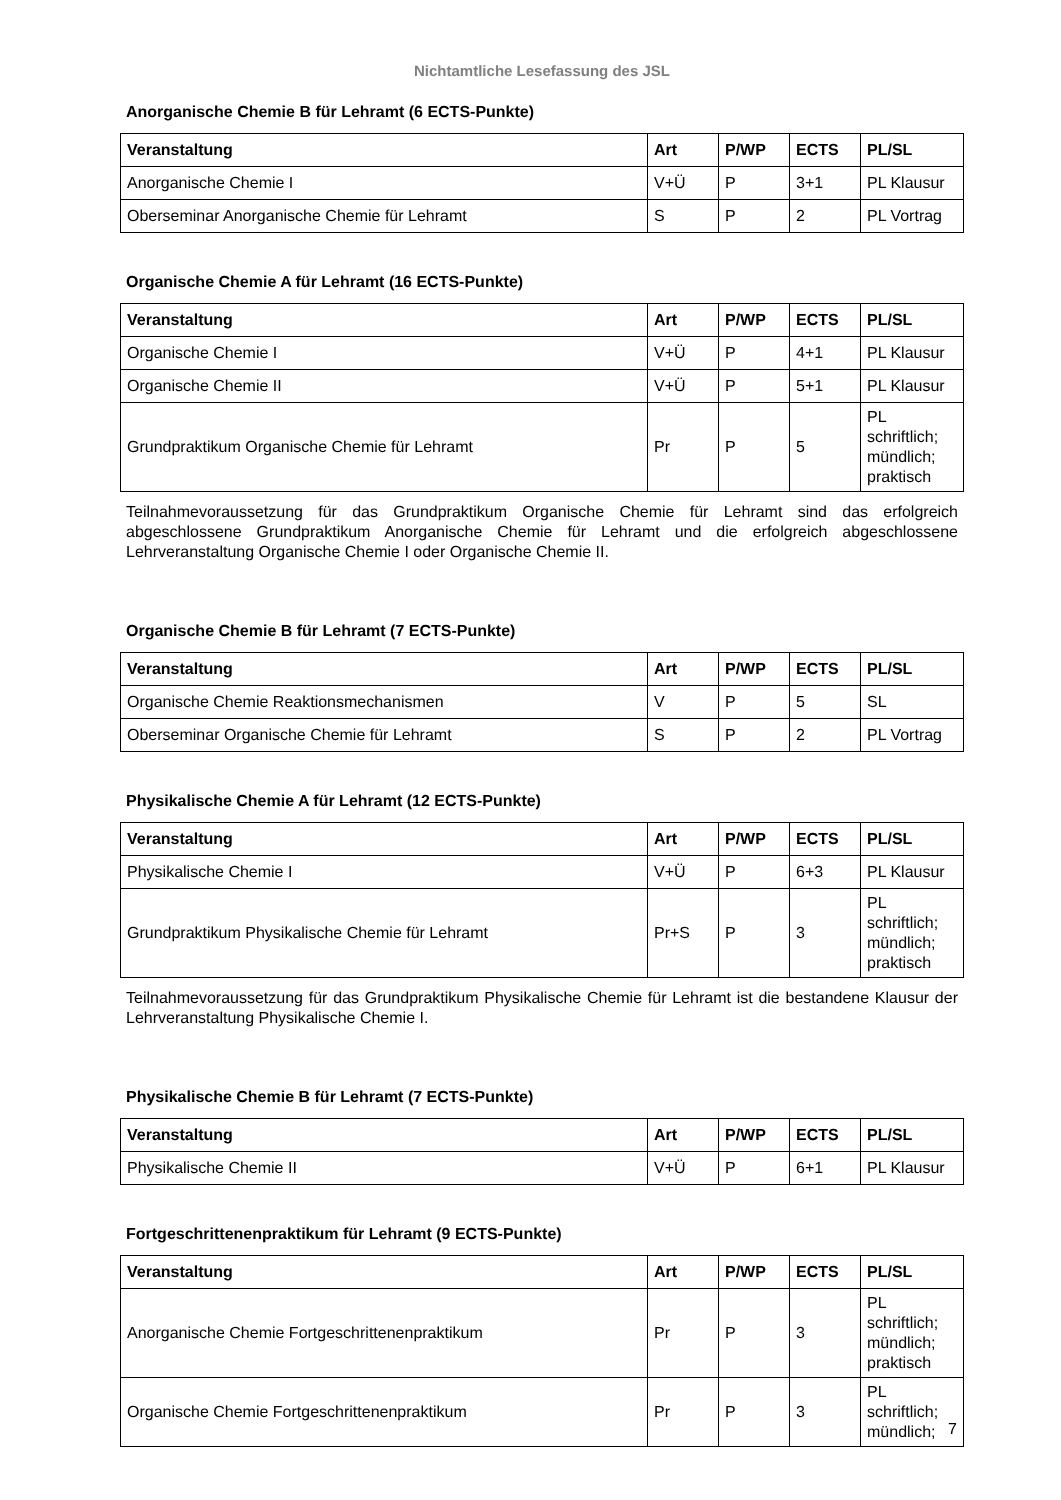Nichtamtliche Lesefassung des JSL
Anorganische Chemie B für Lehramt (6 ECTS-Punkte)
| Veranstaltung | Art | P/WP | ECTS | PL/SL |
| --- | --- | --- | --- | --- |
| Anorganische Chemie I | V+Ü | P | 3+1 | PL Klausur |
| Oberseminar Anorganische Chemie für Lehramt | S | P | 2 | PL Vortrag |
Organische Chemie A für Lehramt (16 ECTS-Punkte)
| Veranstaltung | Art | P/WP | ECTS | PL/SL |
| --- | --- | --- | --- | --- |
| Organische Chemie I | V+Ü | P | 4+1 | PL Klausur |
| Organische Chemie II | V+Ü | P | 5+1 | PL Klausur |
| Grundpraktikum Organische Chemie für Lehramt | Pr | P | 5 | PL schriftlich; mündlich; praktisch |
Teilnahmevoraussetzung für das Grundpraktikum Organische Chemie für Lehramt sind das erfolgreich abgeschlossene Grundpraktikum Anorganische Chemie für Lehramt und die erfolgreich abgeschlossene Lehrveranstaltung Organische Chemie I oder Organische Chemie II.
Organische Chemie B für Lehramt (7 ECTS-Punkte)
| Veranstaltung | Art | P/WP | ECTS | PL/SL |
| --- | --- | --- | --- | --- |
| Organische Chemie Reaktionsmechanismen | V | P | 5 | SL |
| Oberseminar Organische Chemie für Lehramt | S | P | 2 | PL Vortrag |
Physikalische Chemie A für Lehramt (12 ECTS-Punkte)
| Veranstaltung | Art | P/WP | ECTS | PL/SL |
| --- | --- | --- | --- | --- |
| Physikalische Chemie I | V+Ü | P | 6+3 | PL Klausur |
| Grundpraktikum Physikalische Chemie für Lehramt | Pr+S | P | 3 | PL schriftlich; mündlich; praktisch |
Teilnahmevoraussetzung für das Grundpraktikum Physikalische Chemie für Lehramt ist die bestandene Klausur der Lehrveranstaltung Physikalische Chemie I.
Physikalische Chemie B für Lehramt (7 ECTS-Punkte)
| Veranstaltung | Art | P/WP | ECTS | PL/SL |
| --- | --- | --- | --- | --- |
| Physikalische Chemie II | V+Ü | P | 6+1 | PL Klausur |
Fortgeschrittenenpraktikum für Lehramt (9 ECTS-Punkte)
| Veranstaltung | Art | P/WP | ECTS | PL/SL |
| --- | --- | --- | --- | --- |
| Anorganische Chemie Fortgeschrittenenpraktikum | Pr | P | 3 | PL schriftlich; mündlich; praktisch |
| Organische Chemie Fortgeschrittenenpraktikum | Pr | P | 3 | PL schriftlich; mündlich; |
7